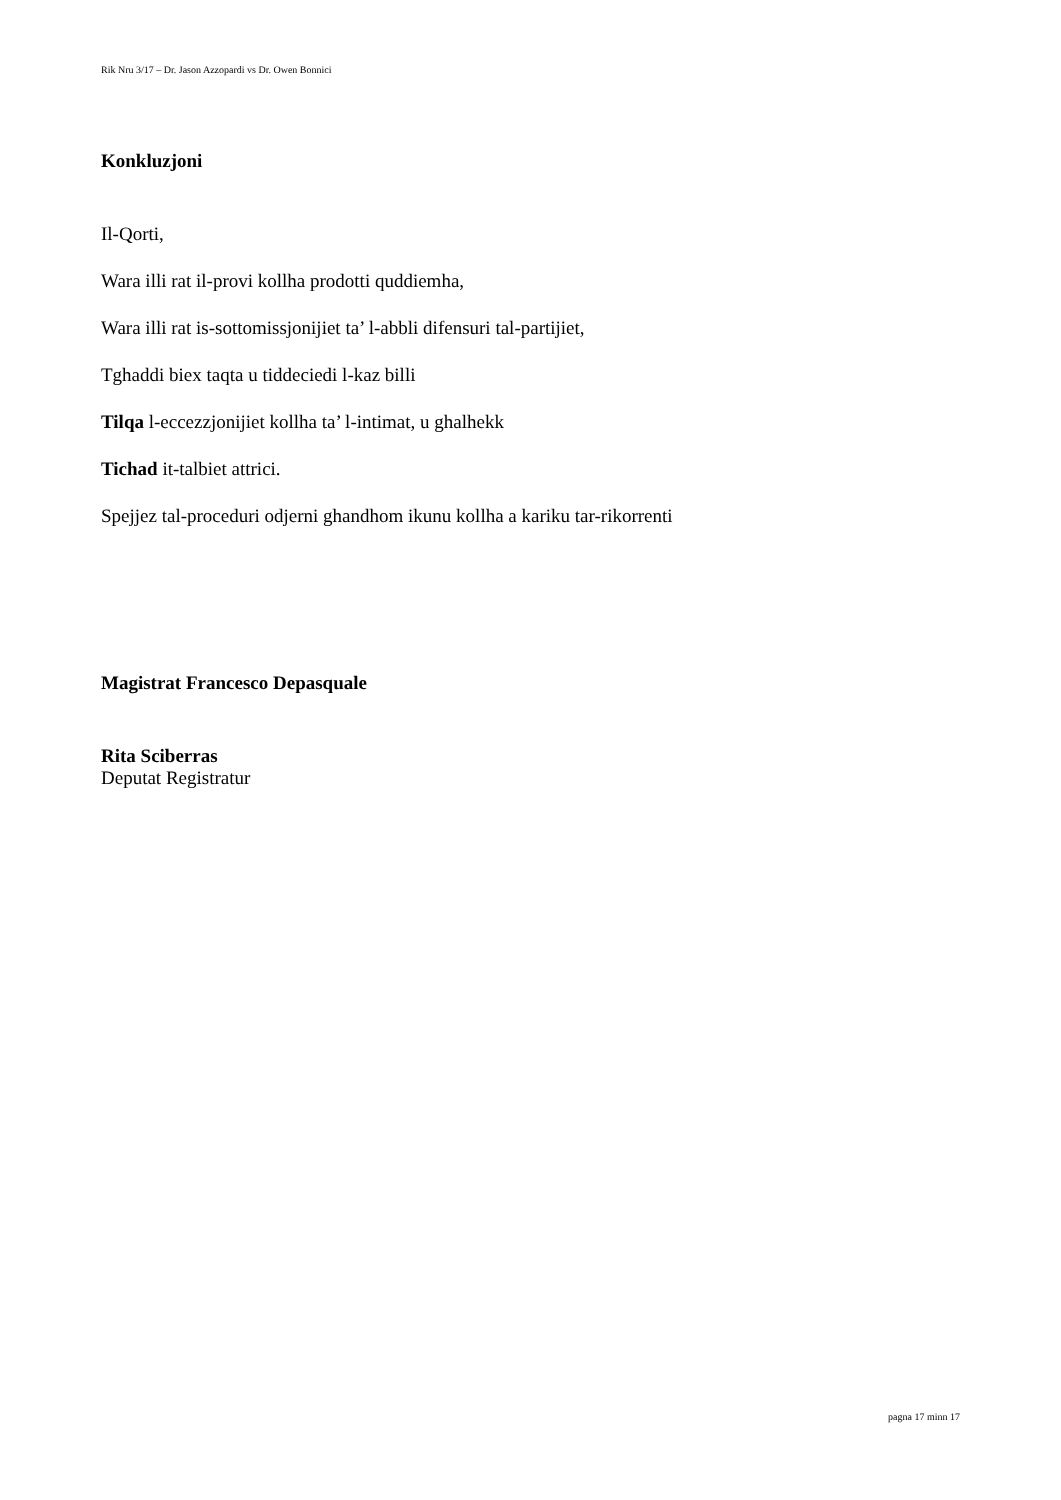Rik Nru 3/17 – Dr. Jason Azzopardi vs Dr. Owen Bonnici
Konkluzjoni
Il-Qorti,
Wara illi rat il-provi kollha prodotti quddiemha,
Wara illi rat is-sottomissjonijiet ta’ l-abbli difensuri tal-partijiet,
Tghaddi biex taqta u tiddeciedi l-kaz billi
Tilqa l-eccezzjonijiet kollha ta’ l-intimat, u ghalhekk
Tichad it-talbiet attrici.
Spejjez tal-proceduri odjerni ghandhom ikunu kollha a kariku tar-rikorrenti
Magistrat Francesco Depasquale
Rita Sciberras
Deputat Registratur
pagna 17 minn 17